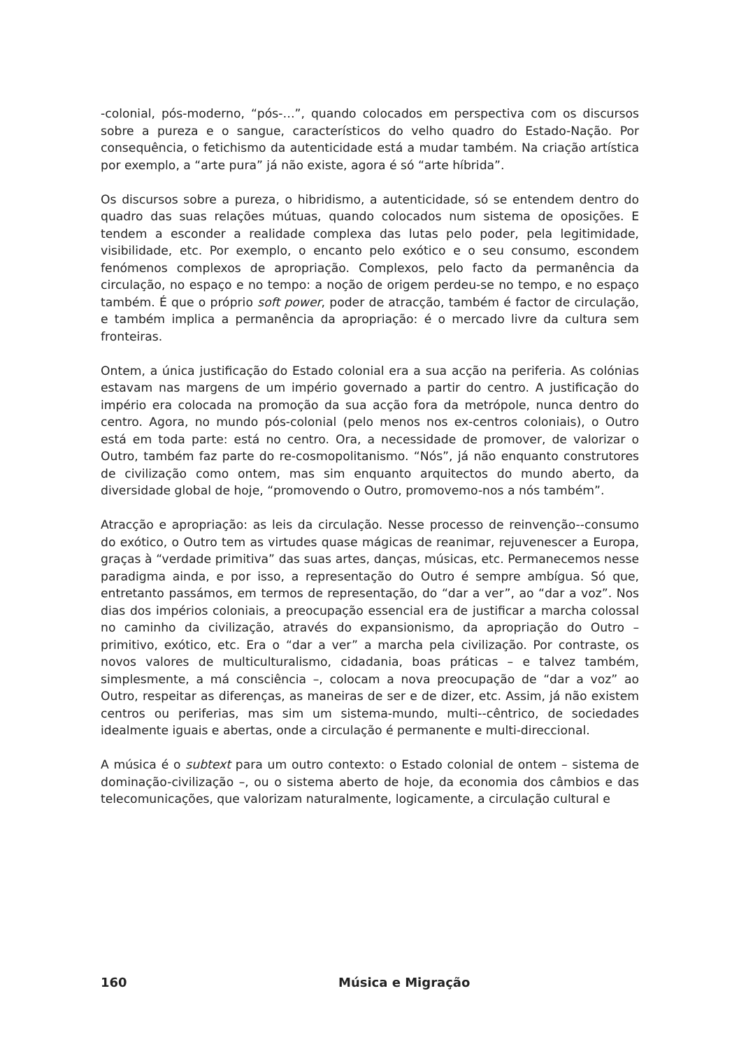-colonial, pós-moderno, “pós-…”, quando colocados em perspectiva com os discursos sobre a pureza e o sangue, característicos do velho quadro do Estado-Nação. Por consequência, o fetichismo da autenticidade está a mudar também. Na criação artística por exemplo, a “arte pura” já não existe, agora é só “arte híbrida”.
Os discursos sobre a pureza, o hibridismo, a autenticidade, só se entendem dentro do quadro das suas relações mútuas, quando colocados num sistema de oposições. E tendem a esconder a realidade complexa das lutas pelo poder, pela legitimidade, visibilidade, etc. Por exemplo, o encanto pelo exótico e o seu consumo, escondem fenómenos complexos de apropriação. Complexos, pelo facto da permanência da circulação, no espaço e no tempo: a noção de origem perdeu-se no tempo, e no espaço também. É que o próprio soft power, poder de atracção, também é factor de circulação, e também implica a permanência da apropriação: é o mercado livre da cultura sem fronteiras.
Ontem, a única justificação do Estado colonial era a sua acção na periferia. As colónias estavam nas margens de um império governado a partir do centro. A justificação do império era colocada na promoção da sua acção fora da metrópole, nunca dentro do centro. Agora, no mundo pós-colonial (pelo menos nos ex-centros coloniais), o Outro está em toda parte: está no centro. Ora, a necessidade de promover, de valorizar o Outro, também faz parte do re-cosmopolitanismo. “Nós”, já não enquanto construtores de civilização como ontem, mas sim enquanto arquitectos do mundo aberto, da diversidade global de hoje, “promovendo o Outro, promovemo-nos a nós também”.
Atracção e apropriação: as leis da circulação. Nesse processo de reinvenção--consumo do exótico, o Outro tem as virtudes quase mágicas de reanimar, rejuvenescer a Europa, graças à “verdade primitiva” das suas artes, danças, músicas, etc. Permanecemos nesse paradigma ainda, e por isso, a representação do Outro é sempre ambígua. Só que, entretanto passámos, em termos de representação, do “dar a ver”, ao “dar a voz”. Nos dias dos impérios coloniais, a preocupação essencial era de justificar a marcha colossal no caminho da civilização, através do expansionismo, da apropriação do Outro – primitivo, exótico, etc. Era o “dar a ver” a marcha pela civilização. Por contraste, os novos valores de multiculturalismo, cidadania, boas práticas – e talvez também, simplesmente, a má consciência –, colocam a nova preocupação de “dar a voz” ao Outro, respeitar as diferenças, as maneiras de ser e de dizer, etc. Assim, já não existem centros ou periferias, mas sim um sistema-mundo, multi--cêntrico, de sociedades idealmente iguais e abertas, onde a circulação é permanente e multi-direccional.
A música é o subtext para um outro contexto: o Estado colonial de ontem – sistema de dominação-civilização –, ou o sistema aberto de hoje, da economia dos câmbios e das telecomunicações, que valorizam naturalmente, logicamente, a circulação cultural e
160 Música e Migração